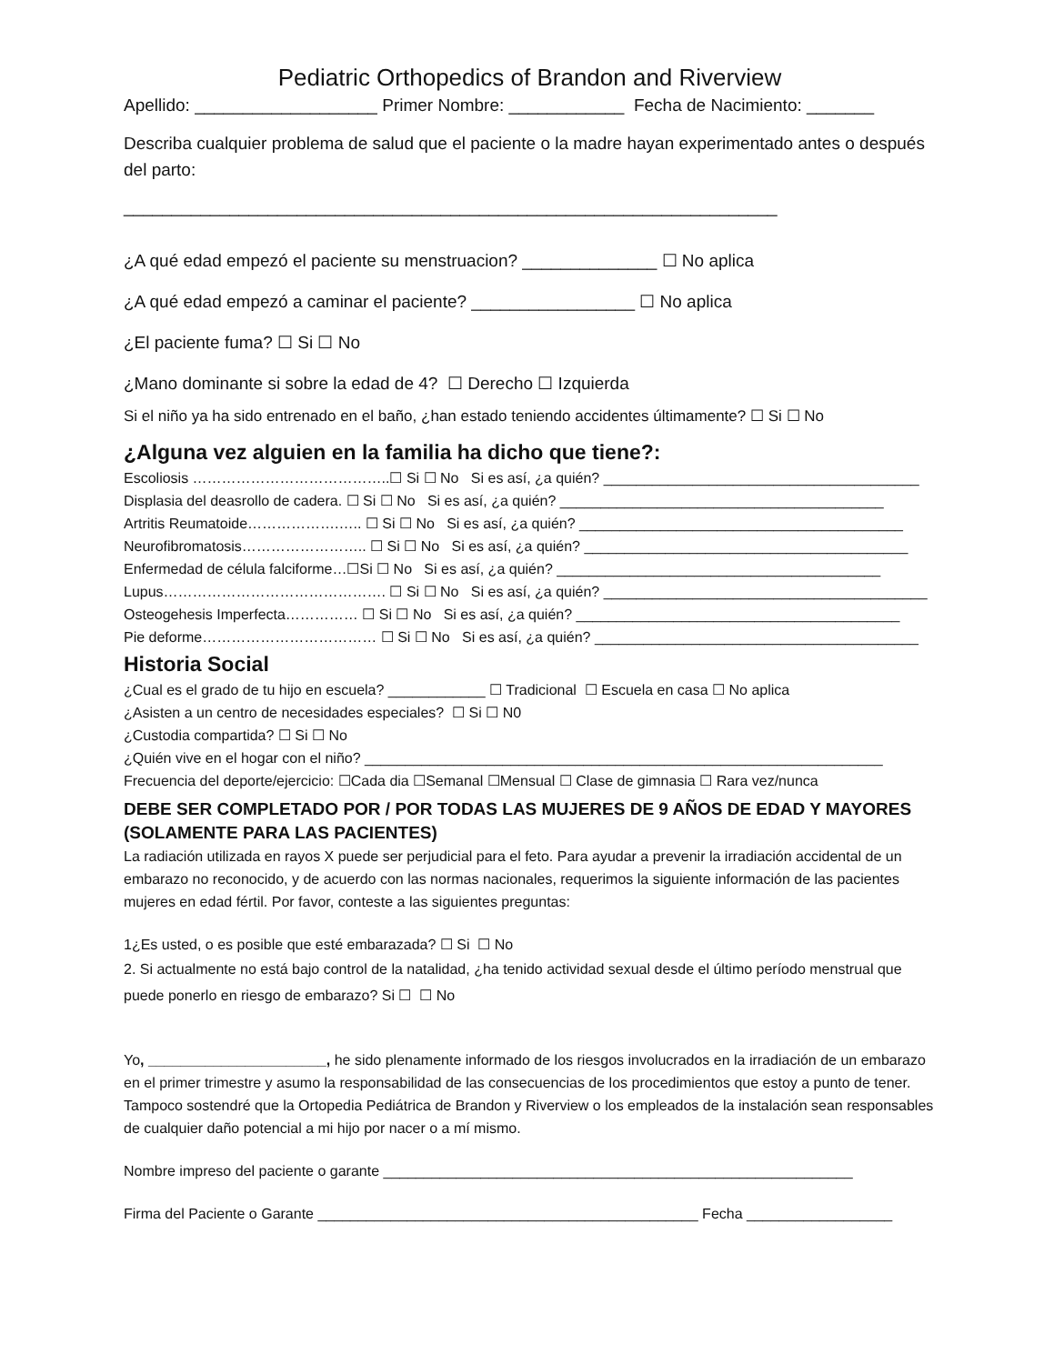Pediatric Orthopedics of Brandon and Riverview
Apellido: ___________________ Primer Nombre: ____________ Fecha de Nacimiento: _______
Describa cualquier problema de salud que el paciente o la madre hayan experimentado antes o después del parto:
____________________________________________________________________
¿A qué edad empezó el paciente su menstruacion? ______________ ☐ No aplica
¿A qué edad empezó a caminar el paciente? _________________ ☐ No aplica
¿El paciente fuma? ☐ Si ☐ No
¿Mano dominante si sobre la edad de 4? ☐ Derecho ☐ Izquierda
Si el niño ya ha sido entrenado en el baño, ¿han estado teniendo accidentes últimamente? ☐ Si ☐ No
¿Alguna vez alguien en la familia ha dicho que tiene?:
Escoliosis …………………………………..☐ Si ☐ No Si es así, ¿a quién? _______________________________________
Displasia del deasrollo de cadera. ☐ Si ☐ No Si es así, ¿a quién? ________________________________________
Artritis Reumatoide……………….….. ☐ Si ☐ No Si es así, ¿a quién? ________________________________________
Neurofibromatosis…………………….. ☐ Si ☐ No Si es así, ¿a quién? ________________________________________
Enfermedad de célula falciforme…☐Si ☐ No Si es así, ¿a quién? ________________________________________
Lupus………………………………………. ☐ Si ☐ No Si es así, ¿a quién? ________________________________________
Osteogehesis Imperfecta…………… ☐ Si ☐ No Si es así, ¿a quién? ________________________________________
Pie deforme……………………………… ☐ Si ☐ No Si es así, ¿a quién? ________________________________________
Historia Social
¿Cual es el grado de tu hijo en escuela? ____________ ☐ Tradicional ☐ Escuela en casa ☐ No aplica
¿Asisten a un centro de necesidades especiales? ☐ Si ☐ N0
¿Custodia compartida? ☐ Si ☐ No
¿Quién vive en el hogar con el niño? ________________________________________________________________
Frecuencia del deporte/ejercicio: ☐Cada dia ☐Semanal ☐Mensual ☐ Clase de gimnasia ☐ Rara vez/nunca
DEBE SER COMPLETADO POR / POR TODAS LAS MUJERES DE 9 AÑOS DE EDAD Y MAYORES (SOLAMENTE PARA LAS PACIENTES)
La radiación utilizada en rayos X puede ser perjudicial para el feto. Para ayudar a prevenir la irradiación accidental de un embarazo no reconocido, y de acuerdo con las normas nacionales, requerimos la siguiente información de las pacientes mujeres en edad fértil. Por favor, conteste a las siguientes preguntas:
1¿Es usted, o es posible que esté embarazada? ☐ Si ☐ No
2. Si actualmente no está bajo control de la natalidad, ¿ha tenido actividad sexual desde el último período menstrual que puede ponerlo en riesgo de embarazo? Si ☐ ☐ No
Yo, ______________________, he sido plenamente informado de los riesgos involucrados en la irradiación de un embarazo en el primer trimestre y asumo la responsabilidad de las consecuencias de los procedimientos que estoy a punto de tener. Tampoco sostendré que la Ortopedia Pediátrica de Brandon y Riverview o los empleados de la instalación sean responsables de cualquier daño potencial a mi hijo por nacer o a mí mismo.
Nombre impreso del paciente o garante __________________________________________________________
Firma del Paciente o Garante _______________________________________________ Fecha __________________